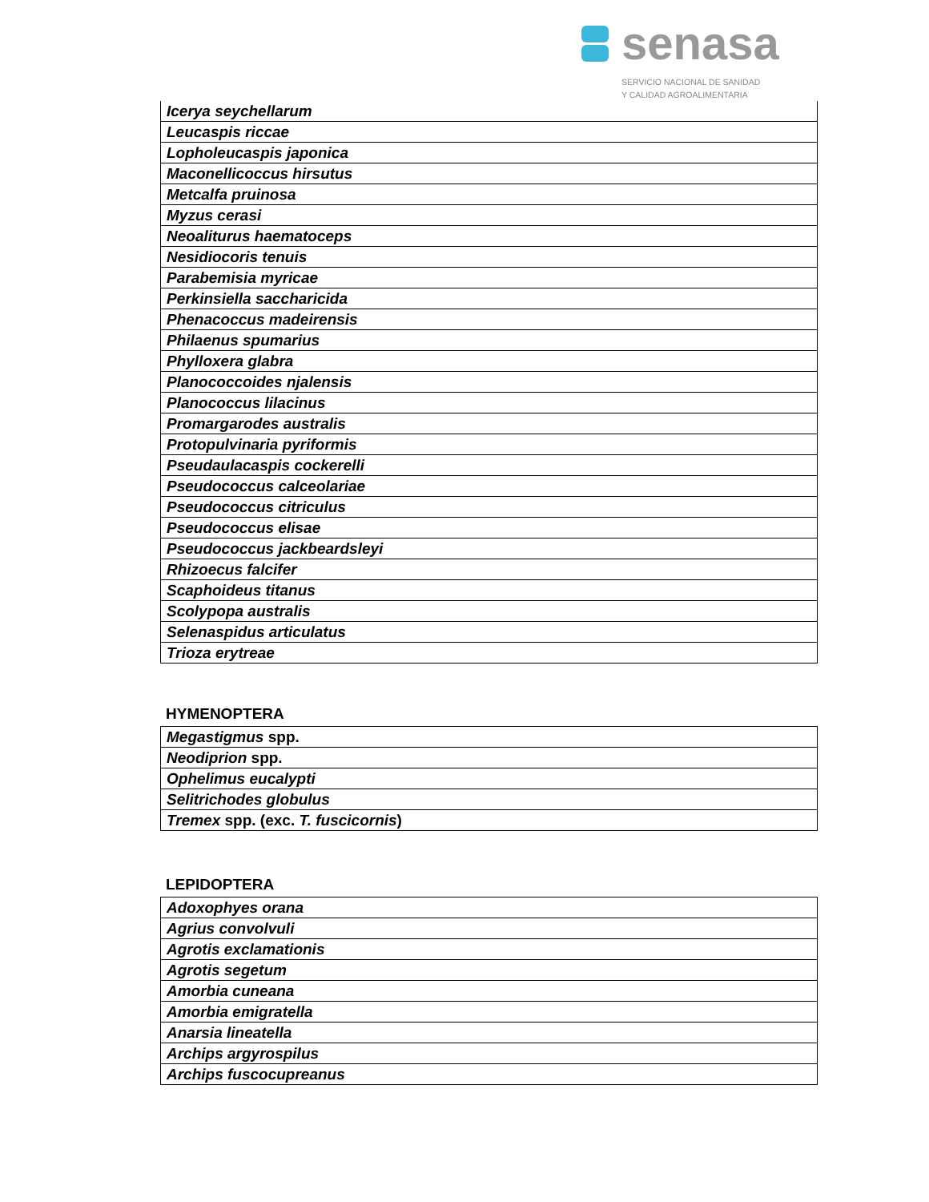senasa
SERVICIO NACIONAL DE SANIDAD
Y CALIDAD AGROALIMENTARIA
| Icerya seychellarum |
| Leucaspis riccae |
| Lopholeucaspis japonica |
| Maconellicoccus hirsutus |
| Metcalfa pruinosa |
| Myzus cerasi |
| Neoaliturus haematoceps |
| Nesidiocoris tenuis |
| Parabemisia myricae |
| Perkinsiella saccharicida |
| Phenacoccus madeirensis |
| Philaenus spumarius |
| Phylloxera glabra |
| Planococcoides njalensis |
| Planococcus lilacinus |
| Promargarodes australis |
| Protopulvinaria pyriformis |
| Pseudaulacaspis cockerelli |
| Pseudococcus calceolariae |
| Pseudococcus citriculus |
| Pseudococcus elisae |
| Pseudococcus jackbeardsleyi |
| Rhizoecus falcifer |
| Scaphoideus titanus |
| Scolypopa australis |
| Selenaspidus articulatus |
| Trioza erytreae |
HYMENOPTERA
| Megastigmus spp. |
| Neodiprion spp. |
| Ophelimus eucalypti |
| Selitrichodes globulus |
| Tremex spp. (exc. T. fuscicornis ) |
LEPIDOPTERA
| Adoxophyes orana |
| Agrius convolvuli |
| Agrotis exclamationis |
| Agrotis segetum |
| Amorbia cuneana |
| Amorbia emigratella |
| Anarsia lineatella |
| Archips argyrospilus |
| Archips fuscocupreanus |